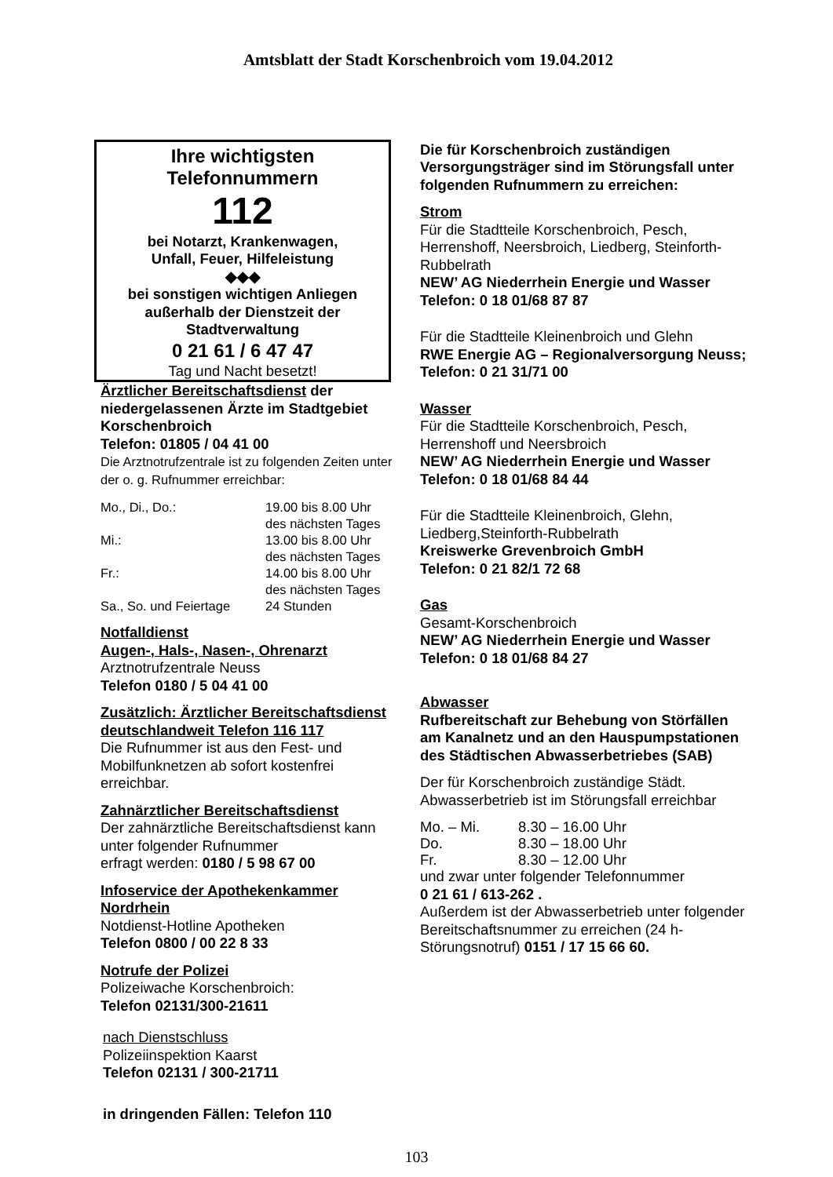Amtsblatt der Stadt Korschenbroich vom 19.04.2012
Ihre wichtigsten
Telefonnummern
112
bei Notarzt, Krankenwagen,
Unfall, Feuer, Hilfeleistung
◆◆◆
bei sonstigen wichtigen Anliegen
außerhalb der Dienstzeit der
Stadtverwaltung
0 21 61 / 6 47 47
Tag und Nacht besetzt!
Ärztlicher Bereitschaftsdienst der niedergelassenen Ärzte im Stadtgebiet Korschenbroich
Telefon: 01805 / 04 41 00
Die Arztnotrufzentrale ist zu folgenden Zeiten unter der o. g. Rufnummer erreichbar:
| Mo., Di., Do.: | 19.00 bis 8.00 Uhr des nächsten Tages |
| Mi.: | 13.00 bis 8.00 Uhr des nächsten Tages |
| Fr.: | 14.00 bis 8.00 Uhr des nächsten Tages |
| Sa., So. und Feiertage | 24 Stunden |
Notfalldienst
Augen-, Hals-, Nasen-, Ohrenarzt
Arztnotrufzentrale Neuss
Telefon 0180 / 5 04 41 00
Zusätzlich: Ärztlicher Bereitschaftsdienst deutschlandweit Telefon 116 117
Die Rufnummer ist aus den Fest- und Mobilfunknetzen ab sofort kostenfrei erreichbar.
Zahnärztlicher Bereitschaftsdienst
Der zahnärztliche Bereitschaftsdienst kann unter folgender Rufnummer
erfragt werden: 0180 / 5 98 67 00
Infoservice der Apothekenkammer Nordrhein
Notdienst-Hotline Apotheken
Telefon 0800 / 00 22 8 33
Notrufe der Polizei
Polizeiwache Korschenbroich:
Telefon 02131/300-21611
nach Dienstschluss
Polizeiinspektion Kaarst
Telefon 02131 / 300-21711
in dringenden Fällen: Telefon 110
Die für Korschenbroich zuständigen Versorgungsträger sind im Störungsfall unter folgenden Rufnummern zu erreichen:
Strom
Für die Stadtteile Korschenbroich, Pesch, Herrenshoff, Neersbroich, Liedberg, Steinforth-Rubbelrath
NEW’ AG Niederrhein Energie und Wasser
Telefon: 0 18 01/68 87 87
Für die Stadtteile Kleinenbroich und Glehn
RWE Energie AG – Regionalversorgung Neuss; Telefon: 0 21 31/71 00
Wasser
Für die Stadtteile Korschenbroich, Pesch, Herrenshoff und Neersbroich
NEW’ AG Niederrhein Energie und Wasser
Telefon: 0 18 01/68 84 44
Für die Stadtteile Kleinenbroich, Glehn, Liedberg,Steinforth-Rubbelrath
Kreiswerke Grevenbroich GmbH
Telefon: 0 21 82/1 72 68
Gas
Gesamt-Korschenbroich
NEW’ AG Niederrhein Energie und Wasser
Telefon: 0 18 01/68 84 27
Abwasser
Rufbereitschaft zur Behebung von Störfällen am Kanalnetz und an den Hauspumpstationen des Städtischen Abwasserbetriebes (SAB)
Der für Korschenbroich zuständige Städt. Abwasserbetrieb ist im Störungsfall erreichbar
| Mo. – Mi. | 8.30 – 16.00 Uhr |
| Do. | 8.30 – 18.00 Uhr |
| Fr. | 8.30 – 12.00 Uhr |
und zwar unter folgender Telefonnummer
0 21 61 / 613-262 .
Außerdem ist der Abwasserbetrieb unter folgender Bereitschaftsnummer zu erreichen (24 h-Störungsnotruf) 0151 / 17 15 66 60.
103